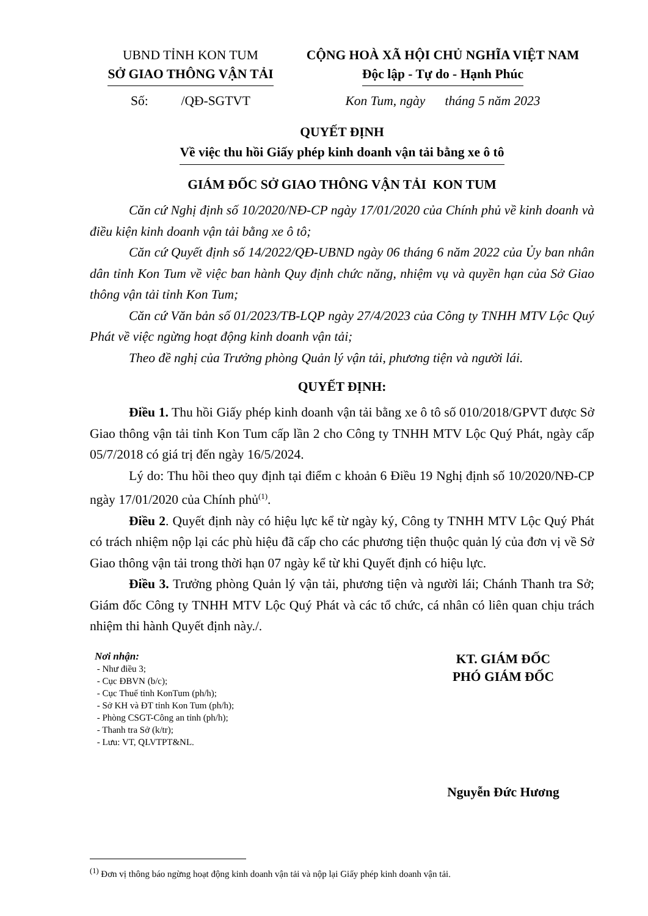UBND TỈNH KON TUM
SỞ GIAO THÔNG VẬN TẢI
CỘNG HOÀ XÃ HỘI CHỦ NGHĨA VIỆT NAM
Độc lập - Tự do - Hạnh Phúc
Số: /QĐ-SGTVT Kon Tum, ngày tháng 5 năm 2023
QUYẾT ĐỊNH
Về việc thu hồi Giấy phép kinh doanh vận tải bằng xe ô tô
GIÁM ĐỐC SỞ GIAO THÔNG VẬN TẢI KON TUM
Căn cứ Nghị định số 10/2020/NĐ-CP ngày 17/01/2020 của Chính phủ về kinh doanh và điều kiện kinh doanh vận tải bằng xe ô tô;
Căn cứ Quyết định số 14/2022/QĐ-UBND ngày 06 tháng 6 năm 2022 của Ủy ban nhân dân tỉnh Kon Tum về việc ban hành Quy định chức năng, nhiệm vụ và quyền hạn của Sở Giao thông vận tải tỉnh Kon Tum;
Căn cứ Văn bản số 01/2023/TB-LQP ngày 27/4/2023 của Công ty TNHH MTV Lộc Quý Phát về việc ngừng hoạt động kinh doanh vận tải;
Theo đề nghị của Trưởng phòng Quản lý vận tải, phương tiện và người lái.
QUYẾT ĐỊNH:
Điều 1. Thu hồi Giấy phép kinh doanh vận tải bằng xe ô tô số 010/2018/GPVT được Sở Giao thông vận tải tỉnh Kon Tum cấp lần 2 cho Công ty TNHH MTV Lộc Quý Phát, ngày cấp 05/7/2018 có giá trị đến ngày 16/5/2024.
Lý do: Thu hồi theo quy định tại điểm c khoản 6 Điều 19 Nghị định số 10/2020/NĐ-CP ngày 17/01/2020 của Chính phủ<sup>(1)</sup>.
Điều 2. Quyết định này có hiệu lực kể từ ngày ký, Công ty TNHH MTV Lộc Quý Phát có trách nhiệm nộp lại các phù hiệu đã cấp cho các phương tiện thuộc quản lý của đơn vị về Sở Giao thông vận tải trong thời hạn 07 ngày kể từ khi Quyết định có hiệu lực.
Điều 3. Trưởng phòng Quản lý vận tải, phương tiện và người lái; Chánh Thanh tra Sở; Giám đốc Công ty TNHH MTV Lộc Quý Phát và các tổ chức, cá nhân có liên quan chịu trách nhiệm thi hành Quyết định này./.
Nơi nhận:
- Như điều 3;
- Cục ĐBVN (b/c);
- Cục Thuế tỉnh KonTum (ph/h);
- Sở KH và ĐT tỉnh Kon Tum (ph/h);
- Phòng CSGT-Công an tỉnh (ph/h);
- Thanh tra Sở (k/tr);
- Lưu: VT, QLVTPT&NL.
KT. GIÁM ĐỐC
PHÓ GIÁM ĐỐC
Nguyễn Đức Hương
<sup>(1)</sup> Đơn vị thông báo ngừng hoạt động kinh doanh vận tải và nộp lại Giấy phép kinh doanh vận tải.